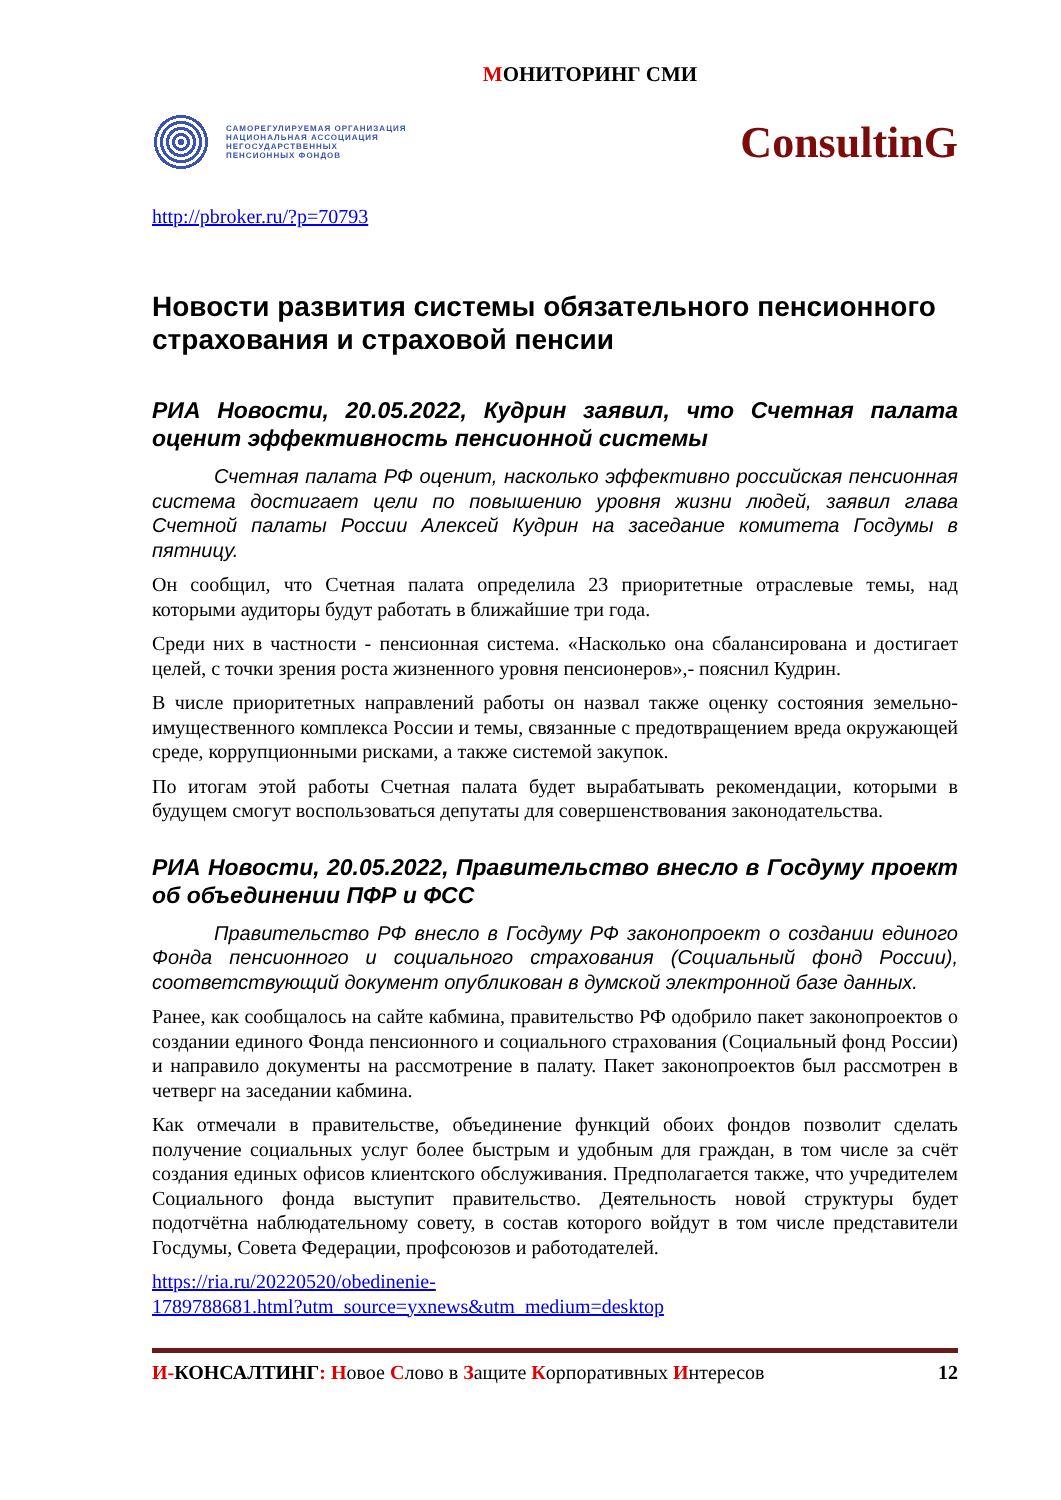МОНИТОРИНГ СМИ
САМОРЕГУЛИРУЕМАЯ ОРГАНИЗАЦИЯ
НАЦИОНАЛЬНАЯ АССОЦИАЦИЯ
НЕГОСУДАРСТВЕННЫХ
ПЕНСИОННЫХ ФОНДОВ
ConsultinG
http://pbroker.ru/?p=70793
Новости развития системы обязательного пенсионного страхования и страховой пенсии
РИА Новости, 20.05.2022, Кудрин заявил, что Счетная палата оценит эффективность пенсионной системы
Счетная палата РФ оценит, насколько эффективно российская пенсионная система достигает цели по повышению уровня жизни людей, заявил глава Счетной палаты России Алексей Кудрин на заседание комитета Госдумы в пятницу.
Он сообщил, что Счетная палата определила 23 приоритетные отраслевые темы, над которыми аудиторы будут работать в ближайшие три года.
Среди них в частности - пенсионная система. «Насколько она сбалансирована и достигает целей, с точки зрения роста жизненного уровня пенсионеров»,- пояснил Кудрин.
В числе приоритетных направлений работы он назвал также оценку состояния земельно-имущественного комплекса России и темы, связанные с предотвращением вреда окружающей среде, коррупционными рисками, а также системой закупок.
По итогам этой работы Счетная палата будет вырабатывать рекомендации, которыми в будущем смогут воспользоваться депутаты для совершенствования законодательства.
РИА Новости, 20.05.2022, Правительство внесло в Госдуму проект об объединении ПФР и ФСС
Правительство РФ внесло в Госдуму РФ законопроект о создании единого Фонда пенсионного и социального страхования (Социальный фонд России), соответствующий документ опубликован в думской электронной базе данных.
Ранее, как сообщалось на сайте кабмина, правительство РФ одобрило пакет законопроектов о создании единого Фонда пенсионного и социального страхования (Социальный фонд России) и направило документы на рассмотрение в палату. Пакет законопроектов был рассмотрен в четверг на заседании кабмина.
Как отмечали в правительстве, объединение функций обоих фондов позволит сделать получение социальных услуг более быстрым и удобным для граждан, в том числе за счёт создания единых офисов клиентского обслуживания. Предполагается также, что учредителем Социального фонда выступит правительство. Деятельность новой структуры будет подотчётна наблюдательному совету, в состав которого войдут в том числе представители Госдумы, Совета Федерации, профсоюзов и работодателей.
https://ria.ru/20220520/obedinenie-
1789788681.html?utm_source=yxnews&utm_medium=desktop
И-КОНСАЛТИНГ: Новое Слово в Защите Корпоративных Интересов
12